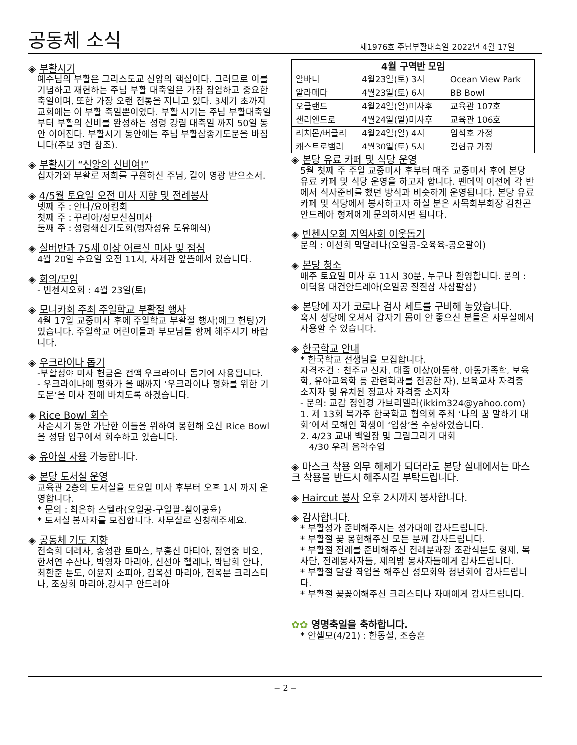공동체 소식
제1976호 주님부활대축일 2022년 4월 17일
◈ 부활시기
예수님의 부활은 그리스도교 신앙의 핵심이다. 그러므로 이를 기념하고 재현하는 주님 부활 대축일은 가장 장엄하고 중요한 축일이며, 또한 가장 오랜 전통을 지니고 있다. 3세기 초까지 교회에는 이 부활 축일뿐이었다. 부활 시기는 주님 부활대축일부터 부활의 신비를 완성하는 성령 강림 대축일 까지 50일 동안 이어진다. 부활시기 동안에는 주님 부활삼종기도문을 바칩니다(주보 3면 참조).
◈ 부활시기 “신앙의 신비여!”
십자가와 부활로 저희를 구원하신 주님, 길이 영광 받으소서.
◈ 4/5월 토요일 오전 미사 지향 및 전례봉사
넷째 주 : 안나/요아킴회
첫째 주 : 꾸리아/성모신심미사
둘째 주 : 성령쇄신기도회(병자성유 도유예식)
◈ 실버반과 75세 이상 어르신 미사 및 점심
4월 20일 수요일 오전 11시, 사제관 앞뜰에서 있습니다.
◈ 회의/모임
- 빈첸시오회 : 4월 23일(토)
◈ 모니카회 주최 주일학교 부활절 행사
4월 17일 교중미사 후에 주일학교 부활절 행사(에그 헌팅)가 있습니다. 주일학교 어린이들과 부모님들 함께 해주시기 바랍니다.
◈ 우크라이나 돕기
-부활성야 미사 헌금은 전액 우크라이나 돕기에 사용됩니다.
- 우크라이나에 평화가 올 때까지 ‘우크라이나 평화를 위한 기도문’을 미사 전에 바치도록 하겠습니다.
◈ Rice Bowl 회수
사순시기 동안 가난한 이들을 위하여 봉헌해 오신 Rice Bowl을 성당 입구에서 회수하고 있습니다.
◈ 유아실 사용 가능합니다.
◈ 본당 도서실 운영
교육관 2층의 도서실을 토요일 미사 후부터 오후 1시 까지 운영합니다.
* 문의 : 최은하 스텔라(오일공-구일팔-칠이공육)
* 도서실 봉사자를 모집합니다. 사무실로 신청해주세요.
◈ 공동체 기도 지향
전숙희 데레사, 송성관 토마스, 부흥신 마티아, 정연중 비오, 한서연 수산나, 박영자 마리아, 신선아 헬레나, 박남희 안나, 최환준 분도, 이윤지 소피아, 김옥선 마리아, 전옥분 크리스티나, 조상희 마리아,강시구 안드레아
| 4월 구역반 모임 | | |
| --- | --- | --- |
| 알바니 | 4월23일(토) 3시 | Ocean View Park |
| 알라메다 | 4월23일(토) 6시 | BB Bowl |
| 오클랜드 | 4월24일(일)미사후 | 교육관 107호 |
| 샌리엔드로 | 4월24일(일)미사후 | 교육관 106호 |
| 리치몬/버클리 | 4월24일(일) 4시 | 임석호 가정 |
| 캐스트로밸리 | 4월30일(토) 5시 | 김현규 가정 |
◈ 본당 유료 카페 및 식당 운영
5월 첫째 주 주일 교중미사 후부터 매주 교중미사 후에 본당 유료 카페 및 식당 운영을 하고자 합니다. 펜데믹 이전에 각 반에서 식사준비를 했던 방식과 비슷하게 운영됩니다. 본당 유료 카페 및 식당에서 봉사하고자 하실 분은 사목회부회장 김찬곤 안드레아 형제에게 문의하시면 됩니다.
◈ 빈첸시오회 지역사회 이웃돕기
문의 : 이선희 막달레나(오일공-오육육-공오팔이)
◈ 본당 청소
매주 토요일 미사 후 11시 30분, 누구나 환영합니다. 문의 : 이덕용 대건안드레아(오일공 칠칠삼 사삼팔삼)
◈ 본당에 자가 코로나 검사 세트를 구비해 놓았습니다.
혹시 성당에 오셔서 갑자기 몸이 안 좋으신 분들은 사무실에서 사용할 수 있습니다.
◈ 한국학교 안내
* 한국학교 선생님을 모집합니다.
자격조건 : 천주교 신자, 대졸 이상(아동학, 아동가족학, 보육학, 유아교육학 등 관련학과를 전공한 자), 보육교사 자격증 소지자 및 유치원 정교사 자격증 소지자
- 문의: 교감 정인경 가브리엘라(ikkim324@yahoo.com)
1. 제 13회 북가주 한국학교 협의회 주최 ‘나의 꿈 말하기 대회’에서 모해인 학생이 ‘입상’을 수상하였습니다.
2. 4/23 교내 백일장 및 그림그리기 대회
4/30 우리 음악수업
◈ 마스크 착용 의무 해제가 되더라도 본당 실내에서는 마스크 착용을 반드시 해주시길 부탁드립니다.
◈ Haircut 봉사 오후 2시까지 봉사합니다.
◈ 감사합니다.
* 부활성가 준비해주시는 성가대에 감사드립니다.
* 부활절 꽃 봉헌해주신 모든 분께 감사드립니다.
* 부활절 전례를 준비해주신 전례분과장 조관식분도 형제, 복사단, 전례봉사자들, 제의방 봉사자들에게 감사드립니다.
* 부활절 달걀 작업을 해주신 성모회와 청년회에 감사드립니다.
* 부활절 꽃꽂이해주신 크리스티나 자매에게 감사드립니다.
✿✿ 영명축일을 축하합니다.
* 안셀모(4/21) : 한동설, 조승훈
− 2 −